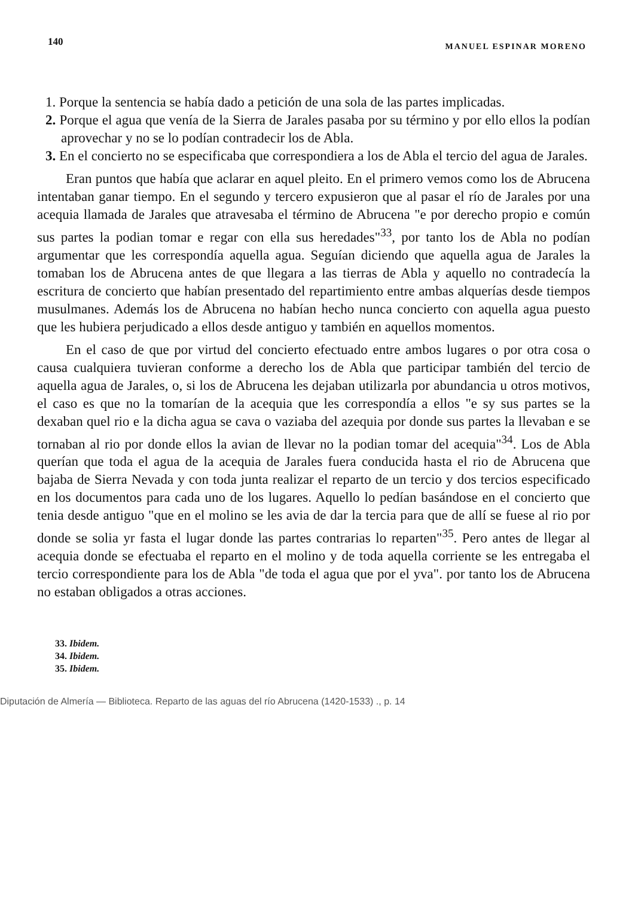140 MANUEL ESPINAR MORENO
1. Porque la sentencia se había dado a petición de una sola de las partes implicadas.
2. Porque el agua que venía de la Sierra de Jarales pasaba por su término y por ello ellos la podían aprovechar y no se lo podían contradecir los de Abla.
3. En el concierto no se especificaba que correspondiera a los de Abla el tercio del agua de Jarales.
Eran puntos que había que aclarar en aquel pleito. En el primero vemos como los de Abrucena intentaban ganar tiempo. En el segundo y tercero expusieron que al pasar el río de Jarales por una acequia llamada de Jarales que atravesaba el término de Abrucena "e por derecho propio e común sus partes la podian tomar e regar con ella sus heredades"<sup>33</sup>, por tanto los de Abla no podían argumentar que les correspondía aquella agua. Seguían diciendo que aquella agua de Jarales la tomaban los de Abrucena antes de que llegara a las tierras de Abla y aquello no contradecía la escritura de concierto que habían presentado del repartimiento entre ambas alquerías desde tiempos musulmanes. Además los de Abrucena no habían hecho nunca concierto con aquella agua puesto que les hubiera perjudicado a ellos desde antiguo y también en aquellos momentos.
En el caso de que por virtud del concierto efectuado entre ambos lugares o por otra cosa o causa cualquiera tuvieran conforme a derecho los de Abla que participar también del tercio de aquella agua de Jarales, o, si los de Abrucena les dejaban utilizarla por abundancia u otros motivos, el caso es que no la tomarían de la acequia que les correspondía a ellos "e sy sus partes se la dexaban quel rio e la dicha agua se cava o vaziaba del azequia por donde sus partes la llevaban e se tornaban al rio por donde ellos la avian de llevar no la podian tomar del acequia"<sup>34</sup>. Los de Abla querían que toda el agua de la acequia de Jarales fuera conducida hasta el rio de Abrucena que bajaba de Sierra Nevada y con toda junta realizar el reparto de un tercio y dos tercios especificado en los documentos para cada uno de los lugares. Aquello lo pedían basándose en el concierto que tenia desde antiguo "que en el molino se les avia de dar la tercia para que de allí se fuese al rio por donde se solia yr fasta el lugar donde las partes contrarias lo reparten"<sup>35</sup>. Pero antes de llegar al acequia donde se efectuaba el reparto en el molino y de toda aquella corriente se les entregaba el tercio correspondiente para los de Abla "de toda el agua que por el yva". por tanto los de Abrucena no estaban obligados a otras acciones.
33. Ibidem.
34. Ibidem.
35. Ibidem.
Diputación de Almería — Biblioteca. Reparto de las aguas del río Abrucena (1420-1533) ., p. 14